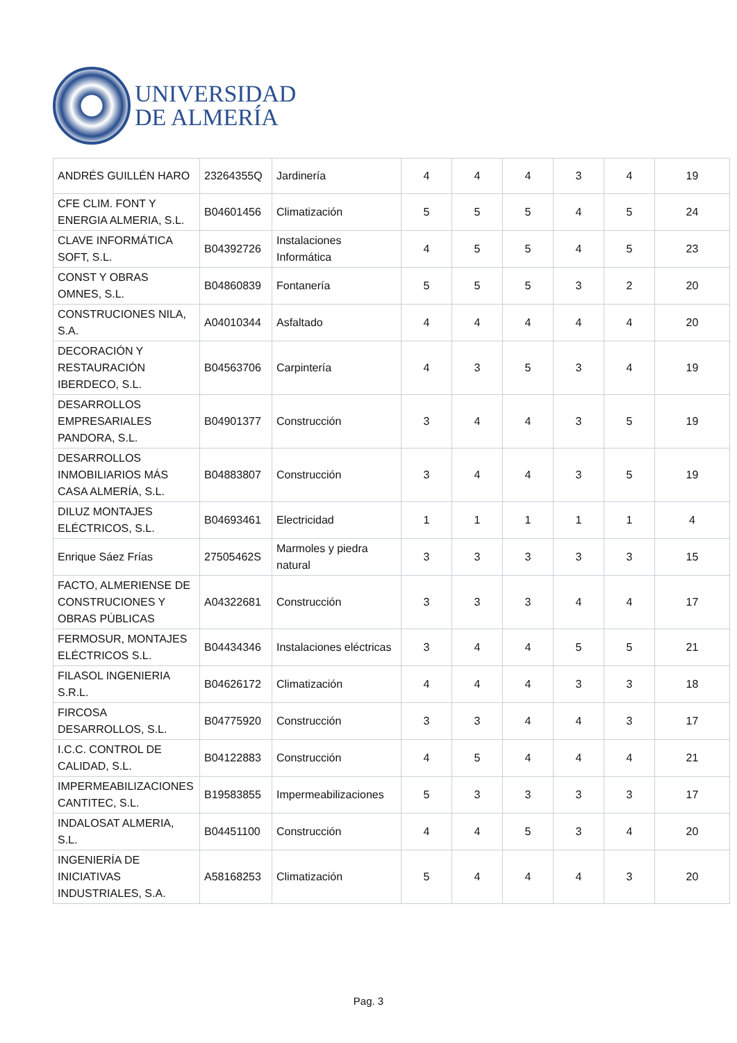UNIVERSIDAD
DE ALMERÍA
| ANDRÉS GUILLÉN HARO | 23264355Q | Jardinería | 4 | 4 | 4 | 3 | 4 | 19 |
| CFE CLIM. FONT Y ENERGIA ALMERIA, S.L. | B04601456 | Climatización | 5 | 5 | 5 | 4 | 5 | 24 |
| CLAVE INFORMÁTICA SOFT, S.L. | B04392726 | Instalaciones Informática | 4 | 5 | 5 | 4 | 5 | 23 |
| CONST Y OBRAS OMNES, S.L. | B04860839 | Fontanería | 5 | 5 | 5 | 3 | 2 | 20 |
| CONSTRUCIONES NILA, S.A. | A04010344 | Asfaltado | 4 | 4 | 4 | 4 | 4 | 20 |
| DECORACIÓN Y RESTAURACIÓN IBERDECO, S.L. | B04563706 | Carpintería | 4 | 3 | 5 | 3 | 4 | 19 |
| DESARROLLOS EMPRESARIALES PANDORA, S.L. | B04901377 | Construcción | 3 | 4 | 4 | 3 | 5 | 19 |
| DESARROLLOS INMOBILIARIOS MÁS CASA ALMERÍA, S.L. | B04883807 | Construcción | 3 | 4 | 4 | 3 | 5 | 19 |
| DILUZ MONTAJES ELÉCTRICOS, S.L. | B04693461 | Electricidad | 1 | 1 | 1 | 1 | 1 | 4 |
| Enrique Sáez Frías | 27505462S | Marmoles y piedra natural | 3 | 3 | 3 | 3 | 3 | 15 |
| FACTO, ALMERIENSE DE CONSTRUCIONES Y OBRAS PÚBLICAS | A04322681 | Construcción | 3 | 3 | 3 | 4 | 4 | 17 |
| FERMOSUR, MONTAJES ELÉCTRICOS S.L. | B04434346 | Instalaciones eléctricas | 3 | 4 | 4 | 5 | 5 | 21 |
| FILASOL INGENIERIA S.R.L. | B04626172 | Climatización | 4 | 4 | 4 | 3 | 3 | 18 |
| FIRCOSA DESARROLLOS, S.L. | B04775920 | Construcción | 3 | 3 | 4 | 4 | 3 | 17 |
| I.C.C. CONTROL DE CALIDAD, S.L. | B04122883 | Construcción | 4 | 5 | 4 | 4 | 4 | 21 |
| IMPERMEABILIZACIONES CANTITEC, S.L. | B19583855 | Impermeabilizaciones | 5 | 3 | 3 | 3 | 3 | 17 |
| INDALOSAT ALMERIA, S.L. | B04451100 | Construcción | 4 | 4 | 5 | 3 | 4 | 20 |
| INGENIERÍA DE INICIATIVAS INDUSTRIALES, S.A. | A58168253 | Climatización | 5 | 4 | 4 | 4 | 3 | 20 |
Pag. 3